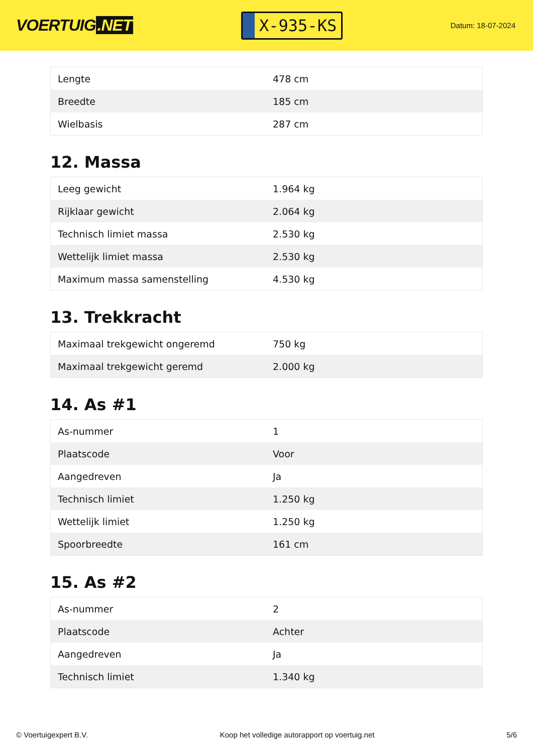VOERTUIG.NET
X-935-KS
Datum: 18-07-2024
| Lengte | 478 cm |
| Breedte | 185 cm |
| Wielbasis | 287 cm |
12. Massa
| Leeg gewicht | 1.964 kg |
| Rijklaar gewicht | 2.064 kg |
| Technisch limiet massa | 2.530 kg |
| Wettelijk limiet massa | 2.530 kg |
| Maximum massa samenstelling | 4.530 kg |
13. Trekkracht
| Maximaal trekgewicht ongeremd | 750 kg |
| Maximaal trekgewicht geremd | 2.000 kg |
14. As #1
| As-nummer | 1 |
| Plaatscode | Voor |
| Aangedreven | Ja |
| Technisch limiet | 1.250 kg |
| Wettelijk limiet | 1.250 kg |
| Spoorbreedte | 161 cm |
15. As #2
| As-nummer | 2 |
| Plaatscode | Achter |
| Aangedreven | Ja |
| Technisch limiet | 1.340 kg |
© Voertuigexpert B.V. Koop het volledige autorapport op voertuig.net 5/6